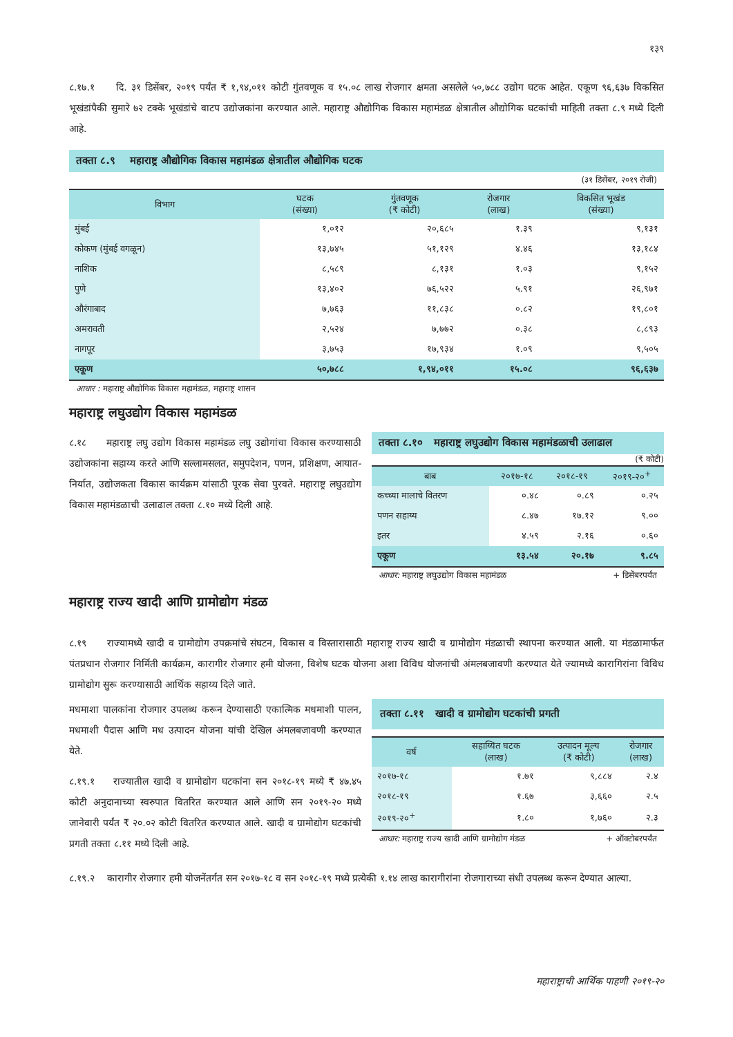१३९
८.१७.१ दि. ३१ डिसेंबर, २०१९ पर्यंत ₹ १,९४,०११ कोटी गुंतवणूक व १५.०८ लाख रोजगार क्षमता असलेले ५०,७८८ उद्योग घटक आहेत. एकूण ९६,६३७ विकसित भूखंडांपैकी सुमारे ७२ टक्के भूखंडांचे वाटप उद्योजकांना करण्यात आले. महाराष्ट्र औद्योगिक विकास महामंडळ क्षेत्रातील औद्योगिक घटकांची माहिती तक्ता ८.९ मध्ये दिली आहे.
तक्ता ८.९ महाराष्ट्र औद्योगिक विकास महामंडळ क्षेत्रातील औद्योगिक घटक
(३१ डिसेंबर, २०१९ रोजी)
| विभाग | घटक (संख्या) | गुंतवणूक (₹ कोटी) | रोजगार (लाख) | विकसित भूखंड (संख्या) |
| --- | --- | --- | --- | --- |
| मुंबई | १,०१२ | २०,६८५ | १.३९ | ९,१३१ |
| कोकण (मुंबई वगळून) | १३,७४५ | ५१,१२९ | ४.४६ | १३,१८४ |
| नाशिक | ८,५८९ | ८,१३१ | १.०३ | ९,१५२ |
| पुणे | १३,४०२ | ७६,५२२ | ५.९१ | २६,९७१ |
| औरंगाबाद | ७,७६३ | ११,८३८ | ०.८२ | १९,८०१ |
| अमरावती | २,५२४ | ७,७७२ | ०.३८ | ८,८९३ |
| नागपूर | ३,७५३ | १७,९३४ | १.०९ | ९,५०५ |
| एकूण | ५०,७८८ | १,९४,०११ | १५.०८ | ९६,६३७ |
आधार : महाराष्ट्र औद्योगिक विकास महामंडळ, महाराष्ट्र शासन
महाराष्ट्र लघुउद्योग विकास महामंडळ
८.१८ महाराष्ट्र लघु उद्योग विकास महामंडळ लघु उद्योगांचा विकास करण्यासाठी उद्योजकांना सहाय्य करते आणि सल्लामसलत, समुपदेशन, पणन, प्रशिक्षण, आयात-निर्यात, उद्योजकता विकास कार्यक्रम यांसाठी पूरक सेवा पुरवते. महाराष्ट्र लघुउद्योग विकास महामंडळाची उलाढाल तक्ता ८.१० मध्ये दिली आहे.
तक्ता ८.१० महाराष्ट्र लघुउद्योग विकास महामंडळाची उलाढाल
(₹ कोटी)
| बाब | २०१७-१८ | २०१८-१९ | २०१९-२०<sup>+</sup> |
| --- | --- | --- | --- |
| कच्च्या मालाचे वितरण | ०.४८ | ०.८९ | ०.२५ |
| पणन सहाय्य | ८.४७ | १७.१२ | ९.०० |
| इतर | ४.५९ | २.१६ | ०.६० |
| एकूण | १३.५४ | २०.१७ | ९.८५ |
आधार: महाराष्ट्र लघुउद्योग विकास महामंडळ + डिसेंबरपर्यंत
महाराष्ट्र राज्य खादी आणि ग्रामोद्योग मंडळ
८.१९ राज्यामध्ये खादी व ग्रामोद्योग उपक्रमांचे संघटन, विकास व विस्तारासाठी महाराष्ट्र राज्य खादी व ग्रामोद्योग मंडळाची स्थापना करण्यात आली. या मंडळामार्फत पंतप्रधान रोजगार निर्मिती कार्यक्रम, कारागीर रोजगार हमी योजना, विशेष घटक योजना अशा विविध योजनांची अंमलबजावणी करण्यात येते ज्यामध्ये कारागिरांना विविध ग्रामोद्योग सुरू करण्यासाठी आर्थिक सहाय्य दिले जाते.
मधमाशा पालकांना रोजगार उपलब्ध करून देण्यासाठी एकात्मिक मधमाशी पालन, मधमाशी पैदास आणि मध उत्पादन योजना यांची देखिल अंमलबजावणी करण्यात येते.
८.१९.१ राज्यातील खादी व ग्रामोद्योग घटकांना सन २०१८-१९ मध्ये ₹ ४७.४५ कोटी अनुदानाच्या स्वरुपात वितरित करण्यात आले आणि सन २०१९-२० मध्ये जानेवारी पर्यंत ₹ २०.०२ कोटी वितरित करण्यात आले. खादी व ग्रामोद्योग घटकांची प्रगती तक्ता ८.११ मध्ये दिली आहे.
तक्ता ८.११ खादी व ग्रामोद्योग घटकांची प्रगती
| वर्ष | सहाय्यित घटक (लाख) | उत्पादन मूल्य (₹ कोटी) | रोजगार (लाख) |
| --- | --- | --- | --- |
| २०१७-१८ | १.७१ | ९,८८४ | २.४ |
| २०१८-१९ | १.६७ | ३,६६० | २.५ |
| २०१९-२०<sup>+</sup> | १.८० | १,७६० | २.३ |
आधार: महाराष्ट्र राज्य खादी आणि ग्रामोद्योग मंडळ + ऑक्टोबरपर्यंत
८.१९.२ कारागीर रोजगार हमी योजनेंतर्गत सन २०१७-१८ व सन २०१८-१९ मध्ये प्रत्येकी १.१४ लाख कारागीरांना रोजगाराच्या संधी उपलब्ध करून देण्यात आल्या.
महाराष्ट्राची आर्थिक पाहणी २०१९-२०